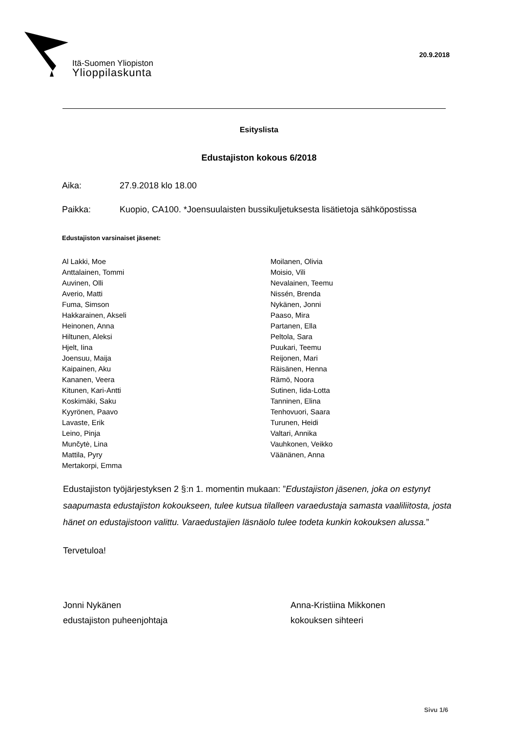Itä-Suomen Yliopiston
Ylioppilaskunta
20.9.2018
Esityslista
Edustajiston kokous 6/2018
Aika: 27.9.2018 klo 18.00
Paikka: Kuopio, CA100. *Joensuulaisten bussikuljetuksesta lisätietoja sähköpostissa
Edustajiston varsinaiset jäsenet:
Al Lakki, Moe
Anttalainen, Tommi
Auvinen, Olli
Averio, Matti
Fuma, Simson
Hakkarainen, Akseli
Heinonen, Anna
Hiltunen, Aleksi
Hjelt, Iina
Joensuu, Maija
Kaipainen, Aku
Kananen, Veera
Kitunen, Kari-Antti
Koskimäki, Saku
Kyyrönen, Paavo
Lavaste, Erik
Leino, Pinja
Munčytė, Lina
Mattila, Pyry
Mertakorpi, Emma
Moilanen, Olivia
Moisio, Vili
Nevalainen, Teemu
Nissén, Brenda
Nykänen, Jonni
Paaso, Mira
Partanen, Ella
Peltola, Sara
Puukari, Teemu
Reijonen, Mari
Räisänen, Henna
Rämö, Noora
Sutinen, Iida-Lotta
Tanninen, Elina
Tenhovuori, Saara
Turunen, Heidi
Valtari, Annika
Vauhkonen, Veikko
Väänänen, Anna
Edustajiston työjärjestyksen 2 §:n 1. momentin mukaan: ”Edustajiston jäsenen, joka on estynyt saapumasta edustajiston kokoukseen, tulee kutsua tilalleen varaedustaja samasta vaaliliitosta, josta hänet on edustajistoon valittu. Varaedustajien läsnäolo tulee todeta kunkin kokouksen alussa.”
Tervetuloa!
Jonni Nykänen
edustajiston puheenjohtaja
Anna-Kristiina Mikkonen
kokouksen sihteeri
Sivu 1/6